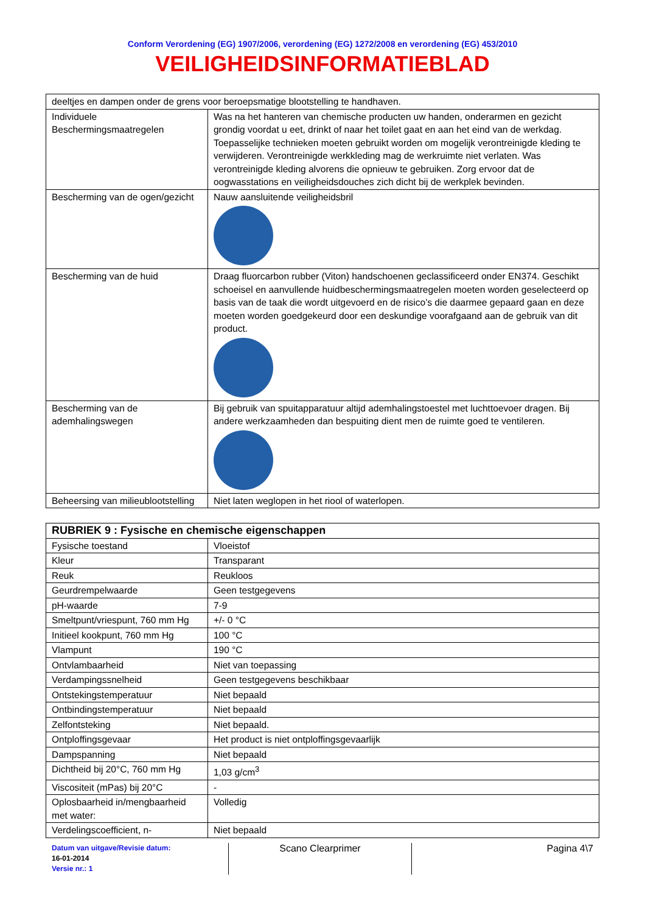Conform Verordening (EG) 1907/2006, verordening (EG) 1272/2008 en verordening (EG) 453/2010
VEILIGHEIDSINFORMATIEBLAD
| deeltjes en dampen onder de grens voor beroepsmatige blootstelling te handhaven. | |
| Individuele Beschermingsmaatregelen | Was na het hanteren van chemische producten uw handen, onderarmen en gezicht grondig voordat u eet, drinkt of naar het toilet gaat en aan het eind van de werkdag. Toepasselijke technieken moeten gebruikt worden om mogelijk verontreinigde kleding te verwijderen. Verontreinigde werkkleding mag de werkruimte niet verlaten. Was verontreinigde kleding alvorens die opnieuw te gebruiken. Zorg ervoor dat de oogwasstations en veiligheidsdouches zich dicht bij de werkplek bevinden. |
| Bescherming van de ogen/gezicht | Nauw aansluitende veiligheidsbril |
| Bescherming van de huid | Draag fluorcarbon rubber (Viton) handschoenen geclassificeerd onder EN374. Geschikt schoeisel en aanvullende huidbeschermingsmaatregelen moeten worden geselecteerd op basis van de taak die wordt uitgevoerd en de risico’s die daarmee gepaard gaan en deze moeten worden goedgekeurd door een deskundige voorafgaand aan de gebruik van dit product. |
| Bescherming van de ademhalingswegen | Bij gebruik van spuitapparatuur altijd ademhalingstoestel met luchttoevoer dragen. Bij andere werkzaamheden dan bespuiting dient men de ruimte goed te ventileren. |
| Beheersing van milieublootstelling | Niet laten weglopen in het riool of waterlopen. |
| RUBRIEK 9 : Fysische en chemische eigenschappen | |
| --- | --- |
| Fysische toestand | Vloeistof |
| Kleur | Transparant |
| Reuk | Reukloos |
| Geurdrempelwaarde | Geen testgegevens |
| pH-waarde | 7-9 |
| Smeltpunt/vriespunt, 760 mm Hg | +/- 0 °C |
| Initieel kookpunt, 760 mm Hg | 100 °C |
| Vlampunt | 190 °C |
| Ontvlambaarheid | Niet van toepassing |
| Verdampingssnelheid | Geen testgegevens beschikbaar |
| Ontstekingstemperatuur | Niet bepaald |
| Ontbindingstemperatuur | Niet bepaald |
| Zelfontsteking | Niet bepaald. |
| Ontploffingsgevaar | Het product is niet ontploffingsgevaarlijk |
| Dampspanning | Niet bepaald |
| Dichtheid bij 20°C, 760 mm Hg | 1,03 g/cm<sup>3</sup> |
| Viscositeit (mPas) bij 20°C | - |
| Oplosbaarheid in/mengbaarheid met water: | Volledig |
| Verdelingscoefficient, n- | Niet bepaald |
Datum van uitgave/Revisie datum:
16-01-2014
Versie nr.: 1
Scano Clearprimer Pagina 4\7